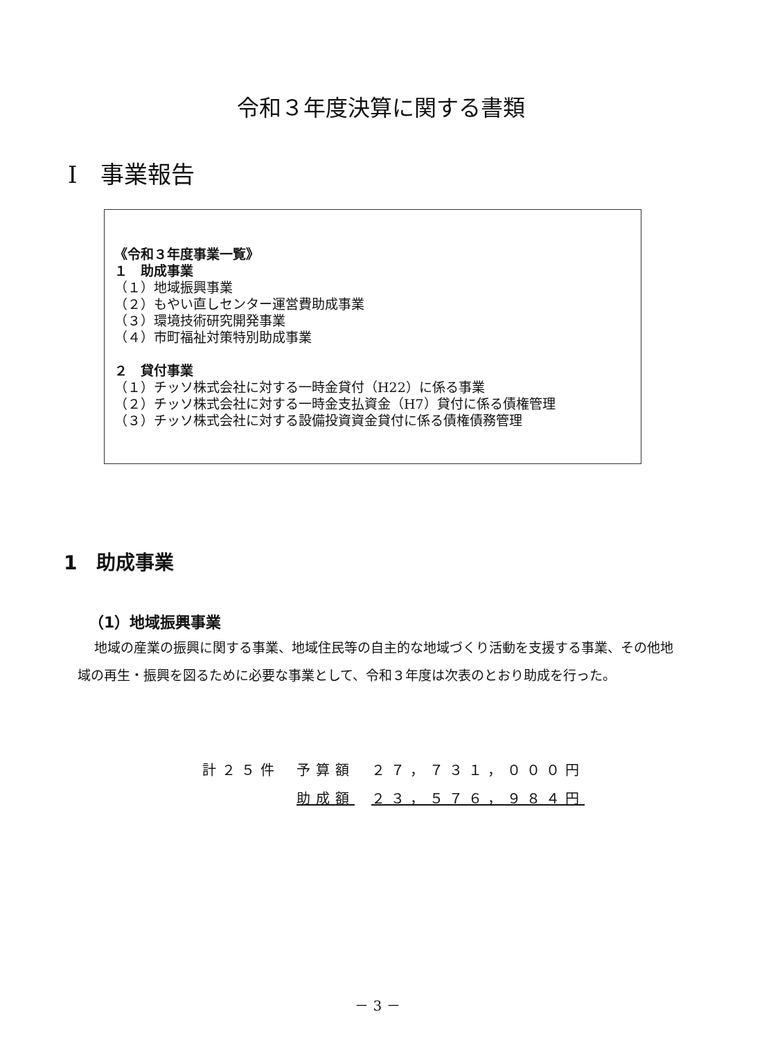令和３年度決算に関する書類
Ⅰ　事業報告
《令和３年度事業一覧》
１　助成事業
（１）地域振興事業
（２）もやい直しセンター運営費助成事業
（３）環境技術研究開発事業
（４）市町福祉対策特別助成事業
２　貸付事業
（１）チッソ株式会社に対する一時金貸付（H22）に係る事業
（２）チッソ株式会社に対する一時金支払資金（H7）貸付に係る債権管理
（３）チッソ株式会社に対する設備投資資金貸付に係る債権債務管理
1　助成事業
（1）地域振興事業
地域の産業の振興に関する事業、地域住民等の自主的な地域づくり活動を支援する事業、その他地域の再生・振興を図るために必要な事業として、令和３年度は次表のとおり助成を行った。
| 計２５件 | 予算額 | ２７，７３１，０００円 |
| | 助成額 | ２３，５７６，９８４円 |
－ 3 －